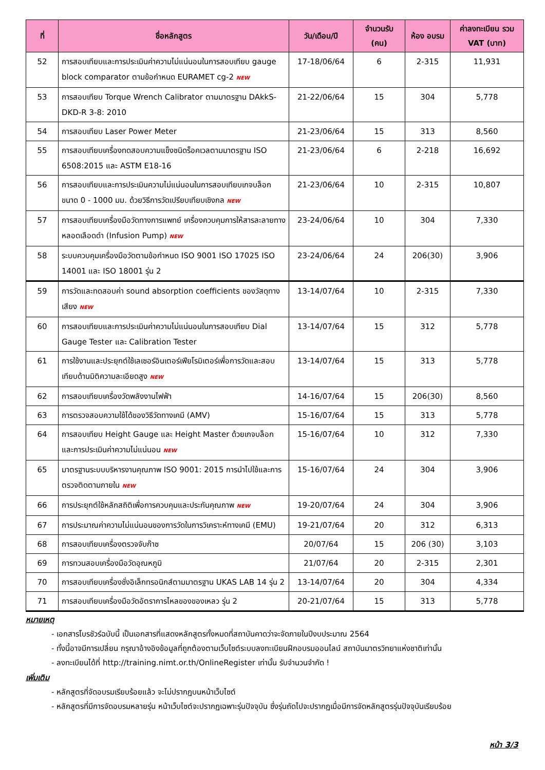| ที่ | ชื่อหลักสูตร | วัน/เดือน/ปี | จำนวนรับ (คน) | ห้อง อบรม | ค่าลงทะเบียน รวม VAT (บาท) |
| --- | --- | --- | --- | --- | --- |
| 52 | การสอบเทียบและการประเมินค่าความไม่แน่นอนในการสอบเทียบ gauge block comparator ตามข้อกำหนด EURAMET cg-2 NEW | 17-18/06/64 | 6 | 2-315 | 11,931 |
| 53 | การสอบเทียบ Torque Wrench Calibrator ตามมาตรฐาน DAkkS-DKD-R 3-8: 2010 | 21-22/06/64 | 15 | 304 | 5,778 |
| 54 | การสอบเทียบ Laser Power Meter | 21-23/06/64 | 15 | 313 | 8,560 |
| 55 | การสอบเทียบเครื่องทดสอบความแข็งชนิดร็อคเวลตามมาตรฐาน ISO 6508:2015 และ ASTM E18-16 | 21-23/06/64 | 6 | 2-218 | 16,692 |
| 56 | การสอบเทียบและการประเมินความไม่แน่นอนในการสอบเทียบเกจบล็อกขนาด 0 - 1000 มม. ด้วยวิธีการวัดเปรียบเทียบเชิงกล NEW | 21-23/06/64 | 10 | 2-315 | 10,807 |
| 57 | การสอบเทียบเครื่องมือวัดทางการแพทย์ เครื่องควบคุมการให้สารละลายทางหลอดเลือดดำ (Infusion Pump) NEW | 23-24/06/64 | 10 | 304 | 7,330 |
| 58 | ระบบควบคุมเครื่องมือวัดตามข้อกำหนด ISO 9001 ISO 17025 ISO 14001 และ ISO 18001 รุ่น 2 | 23-24/06/64 | 24 | 206(30) | 3,906 |
| 59 | การวัดและทดสอบค่า sound absorption coefficients ของวัสดุทางเสียง NEW | 13-14/07/64 | 10 | 2-315 | 7,330 |
| 60 | การสอบเทียบและการประเมินค่าความไม่แน่นอนในการสอบเทียบ Dial Gauge Tester และ Calibration Tester | 13-14/07/64 | 15 | 312 | 5,778 |
| 61 | การใช้งานและประยุกต์ใช้เลเซอร์อินเตอร์เฟียโรมิเตอร์เพื่อการวัดและสอบเทียบด้านมิติความละเอียดสูง NEW | 13-14/07/64 | 15 | 313 | 5,778 |
| 62 | การสอบเทียบเครื่องวัดพลังงานไฟฟ้า | 14-16/07/64 | 15 | 206(30) | 8,560 |
| 63 | การตรวจสอบความใช้ได้ของวิธีวัดทางเคมี (AMV) | 15-16/07/64 | 15 | 313 | 5,778 |
| 64 | การสอบเทียบ Height Gauge และ Height Master ด้วยเกจบล็อก และการประเมินค่าความไม่แน่นอน NEW | 15-16/07/64 | 10 | 312 | 7,330 |
| 65 | มาตรฐานระบบบริหารงานคุณภาพ ISO 9001: 2015 การนำไปใช้และการตรวจติดตามภายใน NEW | 15-16/07/64 | 24 | 304 | 3,906 |
| 66 | การประยุกต์ใช้หลักสถิติเพื่อการควบคุมและประกันคุณภาพ NEW | 19-20/07/64 | 24 | 304 | 3,906 |
| 67 | การประมาณค่าความไม่แน่นอนของการวัดในการวิเคราะห์ทางเคมี (EMU) | 19-21/07/64 | 20 | 312 | 6,313 |
| 68 | การสอบเทียบเครื่องตรวจจับก๊าซ | 20/07/64 | 15 | 206 (30) | 3,103 |
| 69 | การทวนสอบเครื่องมือวัดอุณหภูมิ | 21/07/64 | 20 | 2-315 | 2,301 |
| 70 | การสอบเทียบเครื่องชั่งอิเล็กทรอนิกส์ตามมาตรฐาน UKAS LAB 14 รุ่น 2 | 13-14/07/64 | 20 | 304 | 4,334 |
| 71 | การสอบเทียบเครื่องมือวัดอัตราการไหลของของเหลว รุ่น 2 | 20-21/07/64 | 15 | 313 | 5,778 |
หมายเหตุ
- เอกสารโบรชัวร์ฉบับนี้ เป็นเอกสารที่แสดงหลักสูตรทั้งหมดที่สถาบันคาดว่าจะจัดภายในปีงบประมาณ 2564
- ทั้งนี้อาจมีการเปลี่ยน กรุณาอ้างอิงข้อมูลที่ถูกต้องตามเว็บไซต์ระบบลงทะเบียนฝึกอบรมออนไลน์ สถาบันมาตรวิทยาแห่งชาติเท่านั้น
- ลงทะเบียนได้ที่ http://training.nimt.or.th/OnlineRegister เท่านั้น รับจำนวนจำกัด !
เพิ่มเติม
- หลักสูตรที่จัดอบรมเรียบร้อยแล้ว จะไม่ปรากฏบนหน้าเว็บไซต์
- หลักสูตรที่มีการจัดอบรมหลายรุ่น หน้าเว็บไซต์จะปรากฏเฉพาะรุ่นปัจจุบัน ซึ่งรุ่นถัดไปจะปรากฏเมื่อมีการจัดหลักสูตรรุ่นปัจจุบันเรียบร้อย
หน้า 3/3